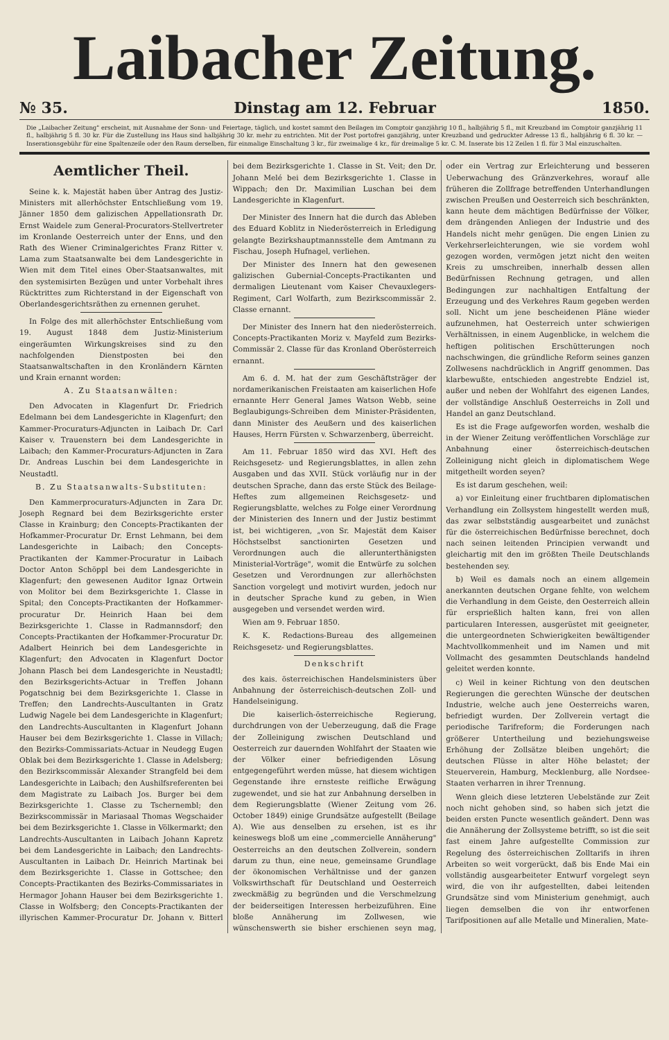Laibacher Zeitung.
№ 35. Dinstag am 12. Februar 1850.
Die „Laibacher Zeitung" erscheint, mit Ausnahme der Sonn- und Feiertage, täglich, und kostet sammt den Beilagen im Comptoir ganzjährig 10 fl., halbjährig 5 fl., mit Kreuzband im Comptoir ganzjährig 11 fl., halbjährig 5 fl. 30 kr. Für die Zustellung ins Haus sind halbjährig 30 kr. mehr zu entrichten. Mit der Post portofrei ganzjährig, unter Kreuzband und gedruckter Adresse 13 fl., halbjährig 6 fl. 30 kr. — Inserationsgebühr für eine Spaltenzeile oder den Raum derselben, für einmalige Einschaltung 3 kr., für zweimalige 4 kr., für dreimalige 5 kr. C. M. Inserate bis 12 Zeilen 1 fl. für 3 Mal einzuschalten.
Aemtlicher Theil.
Seine k. k. Majestät haben über Antrag des Justiz-Ministers mit allerhöchster Entschließung vom 19. Jänner 1850 dem galizischen Appellationsrath Dr. Ernst Waidele zum General-Procurators-Stellvertreter im Kronlande Oesterreich unter der Enns, und den Rath des Wiener Criminalgerichtes Franz Ritter v. Lama zum Staatsanwalte bei dem Landesgerichte in Wien mit dem Titel eines Ober-Staatsanwaltes, mit den systemisirten Bezügen und unter Vorbehalt ihres Rücktrittes zum Richterstand in der Eigenschaft von Oberlandesgerichtsräthen zu ernennen geruhet.
In Folge des mit allerhöchster Entschließung vom 19. August 1848 dem Justiz-Ministerium eingeräumten Wirkungskreises sind zu den nachfolgenden Dienstposten bei den Staatsanwaltschaften in den Kronländern Kärnten und Krain ernannt worden:
A. Zu Staatsanwälten:
Den Advocaten in Klagenfurt Dr. Friedrich Edelmann bei dem Landesgerichte in Klagenfurt; den Kammer-Procuraturs-Adjuncten in Laibach Dr. Carl Kaiser v. Trauenstern bei dem Landesgerichte in Laibach; den Kammer-Procuraturs-Adjuncten in Zara Dr. Andreas Luschin bei dem Landesgerichte in Neustadtl.
B. Zu Staatsanwalts-Substituten:
Den Kammerprocuraturs-Adjuncten in Zara Dr. Joseph Regnard bei dem Bezirksgerichte erster Classe in Krainburg; den Concepts-Practikanten der Hofkammer-Procuratur Dr. Ernst Lehmann, bei dem Landesgerichte in Laibach; den Concepts-Practikanten der Kammer-Procuratur in Laibach Doctor Anton Schöppl bei dem Landesgerichte in Klagenfurt; den gewesenen Auditor Ignaz Ortwein von Molitor bei dem Bezirksgerichte 1. Classe in Spital; den Concepts-Practikanten der Hofkammer-procuratur Dr. Heinrich Haan bei dem Bezirksgerichte 1. Classe in Radmannsdorf; den Concepts-Practikanten der Hofkammer-Procuratur Dr. Adalbert Heinrich bei dem Landesgerichte in Klagenfurt; den Advocaten in Klagenfurt Doctor Johann Plasch bei dem Landesgerichte in Neustadtl; den Bezirksgerichts-Actuar in Treffen Johann Pogatschnig bei dem Bezirksgerichte 1. Classe in Treffen; den Landrechts-Auscultanten in Gratz Ludwig Nagele bei dem Landesgerichte in Klagenfurt; den Landrechts-Auscultanten in Klagenfurt Johann Hauser bei dem Bezirksgerichte 1. Classe in Villach; den Bezirks-Commissariats-Actuar in Neudegg Eugen Oblak bei dem Bezirksgerichte 1. Classe in Adelsberg; den Bezirkscommissär Alexander Strangfeld bei dem Landesgerichte in Laibach; den Aushilfsreferenten bei dem Magistrate zu Laibach Jos. Burger bei dem Bezirksgerichte 1. Classe zu Tschernembl; den Bezirkscommissär in Mariasaal Thomas Wegschaider bei dem Bezirksgerichte 1. Classe in Völkermarkt; den Landrechts-Auscultanten in Laibach Johann Kapretz bei dem Landesgerichte in Laibach; den Landrechts-Auscultanten in Laibach Dr. Heinrich Martinak bei dem Bezirksgerichte 1. Classe in Gottschee; den Concepts-Practikanten des Bezirks-Commissariates in Hermagor Johann Hauser bei dem Bezirksgerichte 1. Classe in Wolfsberg; den Concepts-Practikanten der illyrischen Kammer-Procuratur Dr. Johann v. Bitterl bei dem Bezirksgerichte 1. Classe in St. Veit; den Dr. Johann Melé bei dem Bezirksgerichte 1. Classe in Wippach; den Dr. Maximilian Luschan bei dem Landesgerichte in Klagenfurt.
Der Minister des Innern hat die durch das Ableben des Eduard Koblitz in Niederösterreich in Erledigung gelangte Bezirkshauptmannsstelle dem Amtmann zu Fischau, Joseph Hufnagel, verliehen.
Der Minister des Innern hat den gewesenen galizischen Gubernial-Concepts-Practikanten und dermaligen Lieutenant vom Kaiser Chevauxlegers-Regiment, Carl Wolfarth, zum Bezirkscommissär 2. Classe ernannt.
Der Minister des Innern hat den niederösterreich. Concepts-Practikanten Moriz v. Mayfeld zum Bezirks-Commissär 2. Classe für das Kronland Oberösterreich ernannt.
Am 6. d. M. hat der zum Geschäftsträger der nordamerikanischen Freistaaten am kaiserlichen Hofe ernannte Herr General James Watson Webb, seine Beglaubigungs-Schreiben dem Minister-Präsidenten, dann Minister des Aeußern und des kaiserlichen Hauses, Herrn Fürsten v. Schwarzenberg, überreicht.
Am 11. Februar 1850 wird das XVI. Heft des Reichsgesetz- und Regierungsblattes, in allen zehn Ausgaben und das XVII. Stück vorläufig nur in der deutschen Sprache, dann das erste Stück des Beilage-Heftes zum allgemeinen Reichsgesetz- und Regierungsblatte, welches zu Folge einer Verordnung der Ministerien des Innern und der Justiz bestimmt ist, bei wichtigeren, „von Sr. Majestät dem Kaiser Höchstselbst sanctionirten Gesetzen und Verordnungen auch die allerunterthänigsten Ministerial-Vorträge", womit die Entwürfe zu solchen Gesetzen und Verordnungen zur allerhöchsten Sanction vorgelegt und motivirt wurden, jedoch nur in deutscher Sprache kund zu geben, in Wien ausgegeben und versendet werden wird.
Wien am 9. Februar 1850.
K. K. Redactions-Bureau des allgemeinen Reichsgesetz- und Regierungsblattes.
Denkschrift
des kais. österreichischen Handelsministers über Anbahnung der österreichisch-deutschen Zoll- und Handelseinigung.
Die kaiserlich-österreichische Regierung, durchdrungen von der Ueberzeugung, daß die Frage der Zolleinigung zwischen Deutschland und Oesterreich zur dauernden Wohlfahrt der Staaten wie der Völker einer befriedigenden Lösung entgegengeführt werden müsse, hat diesem wichtigen Gegenstande ihre ernsteste reifliche Erwägung zugewendet, und sie hat zur Anbahnung derselben in dem Regierungsblatte (Wiener Zeitung vom 26. October 1849) einige Grundsätze aufgestellt (Beilage A). Wie aus denselben zu ersehen, ist es ihr keineswegs bloß um eine „commercielle Annäherung" Oesterreichs an den deutschen Zollverein, sondern darum zu thun, eine neue, gemeinsame Grundlage der ökonomischen Verhältnisse und der ganzen Volkswirthschaft für Deutschland und Oesterreich zweckmäßig zu begründen und die Verschmelzung der beiderseitigen Interessen herbeizuführen. Eine bloße Annäherung im Zollwesen, wie wünschenswerth sie bisher erschienen seyn mag, oder ein Vertrag zur Erleichterung und besseren Ueberwachung des Gränzverkehres, worauf alle früheren die Zollfrage betreffenden Unterhandlungen zwischen Preußen und Oesterreich sich beschränkten, kann heute dem mächtigen Bedürfnisse der Völker, dem drängenden Anliegen der Industrie und des Handels nicht mehr genügen. Die engen Linien zu Verkehrserleichterungen, wie sie vordem wohl gezogen worden, vermögen jetzt nicht den weiten Kreis zu umschreiben, innerhalb dessen allen Bedürfnissen Rechnung getragen, und allen Bedingungen zur nachhaltigen Entfaltung der Erzeugung und des Verkehres Raum gegeben werden soll. Nicht um jene bescheidenen Pläne wieder aufzunehmen, hat Oesterreich unter schwierigen Verhältnissen, in einem Augenblicke, in welchem die heftigen politischen Erschütterungen noch nachschwingen, die gründliche Reform seines ganzen Zollwesens nachdrücklich in Angriff genommen. Das klarbewußte, entschieden angestrebte Endziel ist, außer und neben der Wohlfahrt des eigenen Landes, der vollständige Anschluß Oesterreichs in Zoll und Handel an ganz Deutschland.
Es ist die Frage aufgeworfen worden, weshalb die in der Wiener Zeitung veröffentlichen Vorschläge zur Anbahnung einer österreichisch-deutschen Zolleinigung nicht gleich in diplomatischem Wege mitgetheilt worden seyen?
Es ist darum geschehen, weil:
a) vor Einleitung einer fruchtbaren diplomatischen Verhandlung ein Zollsystem hingestellt werden muß, das zwar selbstständig ausgearbeitet und zunächst für die österreichischen Bedürfnisse berechnet, doch nach seinen leitenden Principien verwandt und gleichartig mit den im größten Theile Deutschlands bestehenden sey.
b) Weil es damals noch an einem allgemein anerkannten deutschen Organe fehlte, von welchem die Verhandlung in dem Geiste, den Oesterreich allein für ersprießlich halten kann, frei von allen particularen Interessen, ausgerüstet mit geeigneter, die untergeordneten Schwierigkeiten bewältigender Machtvollkommenheit und im Namen und mit Vollmacht des gesammten Deutschlands handelnd geleitet werden konnte.
c) Weil in keiner Richtung von den deutschen Regierungen die gerechten Wünsche der deutschen Industrie, welche auch jene Oesterreichs waren, befriedigt wurden. Der Zollverein vertagt die periodische Tarifreform; die Forderungen nach größerer Untertheilung und beziehungsweise Erhöhung der Zollsätze bleiben ungehört; die deutschen Flüsse in alter Höhe belastet; der Steuerverein, Hamburg, Mecklenburg, alle Nordsee-Staaten verharren in ihrer Trennung.
Wenn gleich diese letzteren Uebelstände zur Zeit noch nicht gehoben sind, so haben sich jetzt die beiden ersten Puncte wesentlich geändert. Denn was die Annäherung der Zollsysteme betrifft, so ist die seit fast einem Jahre aufgestellte Commission zur Regelung des österreichischen Zolltarifs in ihren Arbeiten so weit vorgerückt, daß bis Ende Mai ein vollständig ausgearbeiteter Entwurf vorgelegt seyn wird, die von ihr aufgestellten, dabei leitenden Grundsätze sind vom Ministerium genehmigt, auch liegen demselben die von ihr entworfenen Tarifpositionen auf alle Metalle und Mineralien, Mate-